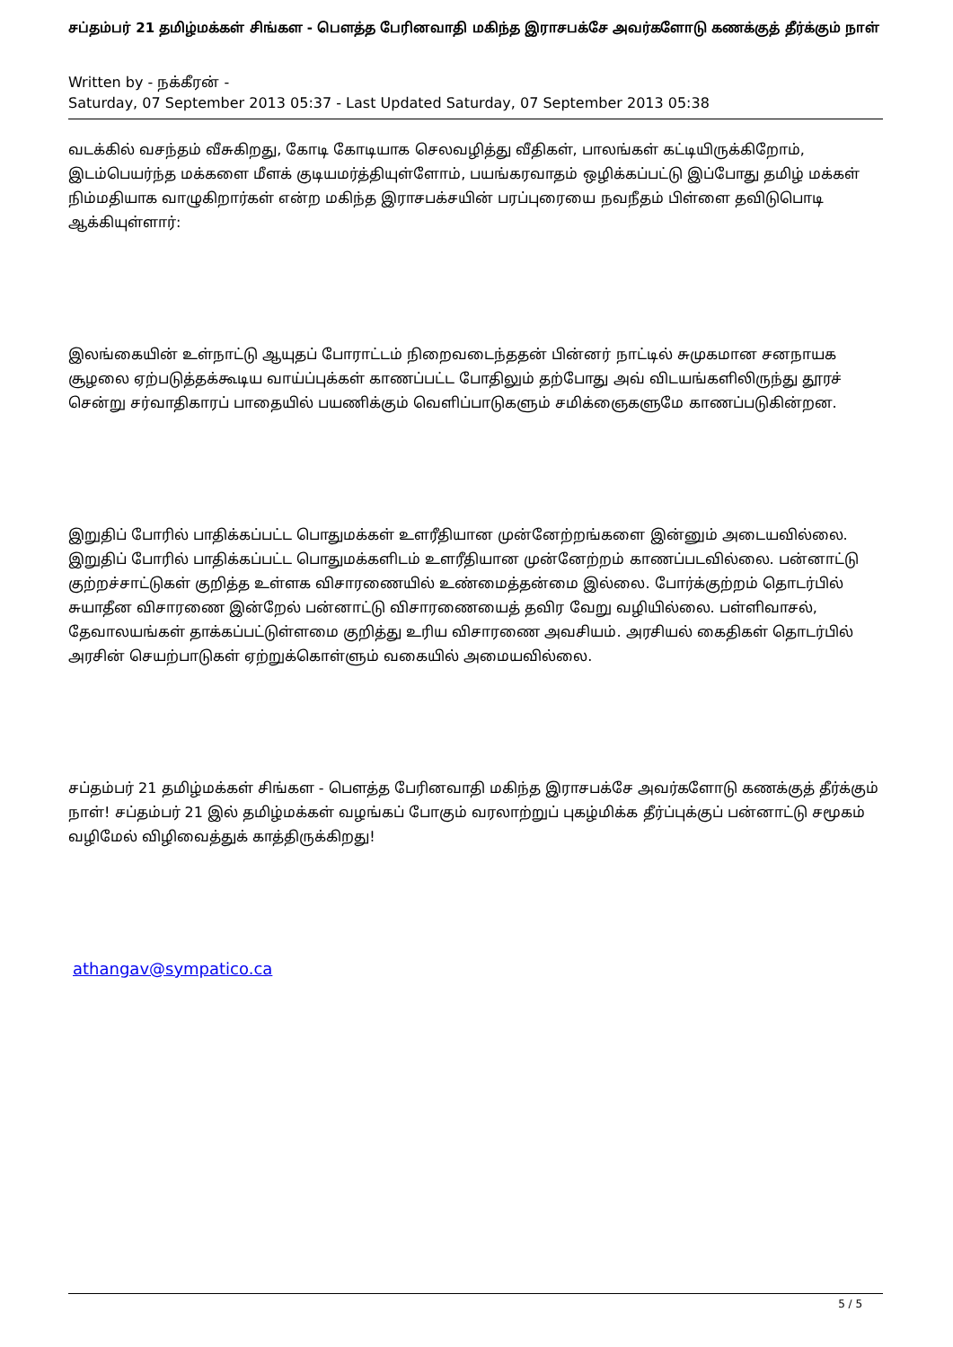சப்தம்பர் 21 தமிழ்மக்கள் சிங்கள - பௌத்த பேரினவாதி மகிந்த இராசபக்சே அவர்களோடு கணக்குத் தீர்க்கும் நாள்
Written by - நக்கீரன் -
Saturday, 07 September 2013 05:37 - Last Updated Saturday, 07 September 2013 05:38
வடக்கில் வசந்தம் வீசுகிறது, கோடி கோடியாக செலவழித்து வீதிகள், பாலங்கள் கட்டியிருக்கிறோம், இடம்பெயர்ந்த மக்களை மீளக் குடியமர்த்தியுள்ளோம், பயங்கரவாதம் ஒழிக்கப்பட்டு இப்போது தமிழ் மக்கள் நிம்மதியாக வாழுகிறார்கள் என்ற மகிந்த இராசபக்சயின் பரப்புரையை நவநீதம் பிள்ளை தவிடுபொடி ஆக்கியுள்ளார்:
இலங்கையின் உள்நாட்டு ஆயுதப் போராட்டம் நிறைவடைந்ததன் பின்னர் நாட்டில் சுமுகமான சனநாயக சூழலை ஏற்படுத்தக்கூடிய வாய்ப்புக்கள் காணப்பட்ட போதிலும் தற்போது அவ் விடயங்களிலிருந்து தூரச் சென்று சர்வாதிகாரப் பாதையில் பயணிக்கும் வெளிப்பாடுகளும் சமிக்ஞைகளுமே காணப்படுகின்றன.
இறுதிப் போரில் பாதிக்கப்பட்ட பொதுமக்கள் உளரீதியான முன்னேற்றங்களை இன்னும் அடையவில்லை. இறுதிப் போரில் பாதிக்கப்பட்ட பொதுமக்களிடம் உளரீதியான முன்னேற்றம் காணப்படவில்லை. பன்னாட்டு குற்றச்சாட்டுகள் குறித்த உள்ளக விசாரணையில் உண்மைத்தன்மை இல்லை. போர்க்குற்றம் தொடர்பில் சுயாதீன விசாரணை இன்றேல் பன்னாட்டு விசாரணையைத் தவிர வேறு வழியில்லை. பள்ளிவாசல், தேவாலயங்கள் தாக்கப்பட்டுள்ளமை குறித்து உரிய விசாரணை அவசியம். அரசியல் கைதிகள் தொடர்பில் அரசின் செயற்பாடுகள் ஏற்றுக்கொள்ளும் வகையில் அமையவில்லை.
சப்தம்பர் 21 தமிழ்மக்கள் சிங்கள - பௌத்த பேரினவாதி மகிந்த இராசபக்சே அவர்களோடு கணக்குத் தீர்க்கும் நாள்! சப்தம்பர் 21 இல் தமிழ்மக்கள் வழங்கப் போகும் வரலாற்றுப் புகழ்மிக்க தீர்ப்புக்குப் பன்னாட்டு சமூகம் வழிமேல் விழிவைத்துக் காத்திருக்கிறது!
athangav@sympatico.ca
5 / 5